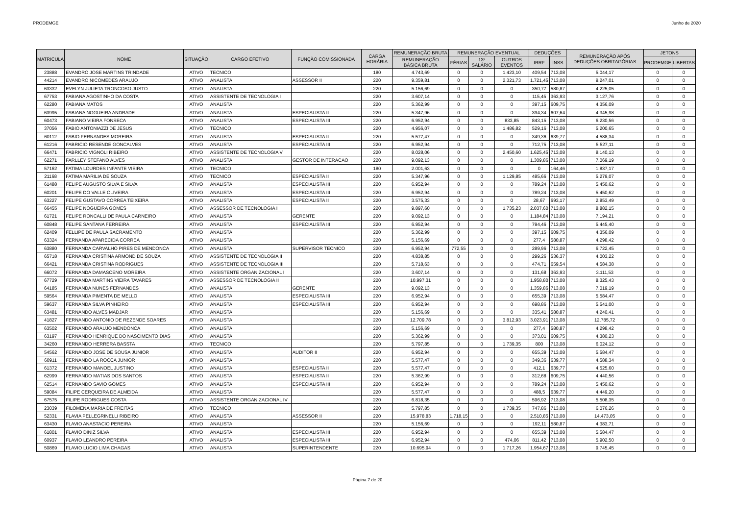PRODEMGE Junho de 2020
| MATRICULA | NOME | SITUAÇÃO | CARGO EFETIVO | FUNÇÃO COMISSIONADA | CARGA HORÁRIA | REMUNERAÇÃO BRUTA | REMUNERAÇÃO EVENTUAL | | | DEDUÇÕES | | REMUNERAÇÃO APÓS DEDUÇÕES OBRITAGÓRIAS | JETONS | |
| --- | --- | --- | --- | --- | --- | --- | --- | --- | --- | --- | --- | --- | --- | --- |
| | | | | | | REMUNERAÇÃO BÁSICA BRUTA | FÉRIAS | 13º SALÁRIO | OUTROS EVENTOS | IRRF | INSS | | PRODEMGE | LIBERTAS |
| 23888 | EVANDRO JOSE MARTINS TRINDADE | ATIVO | TECNICO | | 180 | 4.743,69 | 0 | 0 | 1.423,10 | 409,54 | 713,08 | 5.044,17 | 0 | 0 |
| 44214 | EVANDRO NICOMEDES ARAUJO | ATIVO | ANALISTA | ASSESSOR II | 220 | 9.359,81 | 0 | 0 | 2.321,73 | 1.721,45 | 713,08 | 9.247,01 | 0 | 0 |
| 63332 | EVELYN JULIETA TRONCOSO JUSTO | ATIVO | ANALISTA | | 220 | 5.156,69 | 0 | 0 | 0 | 350,77 | 580,87 | 4.225,05 | 0 | 0 |
| 67753 | FABIANA AGOSTINHO DA COSTA | ATIVO | ASSISTENTE DE TECNOLOGIA I | | 220 | 3.607,14 | 0 | 0 | 0 | 115,45 | 363,93 | 3.127,76 | 0 | 0 |
| 62280 | FABIANA MATOS | ATIVO | ANALISTA | | 220 | 5.362,99 | 0 | 0 | 0 | 397,15 | 609,75 | 4.356,09 | 0 | 0 |
| 63995 | FABIANA NOGUEIRA ANDRADE | ATIVO | ANALISTA | ESPECIALISTA II | 220 | 5.347,96 | 0 | 0 | 0 | 394,34 | 607,64 | 4.345,98 | 0 | 0 |
| 60473 | FABIANO VIEIRA FONSECA | ATIVO | ANALISTA | ESPECIALISTA III | 220 | 6.952,94 | 0 | 0 | 833,85 | 843,15 | 713,08 | 6.230,56 | 0 | 0 |
| 37056 | FABIO ANTONIAZZI DE JESUS | ATIVO | TECNICO | | 220 | 4.956,07 | 0 | 0 | 1.486,82 | 529,16 | 713,08 | 5.200,65 | 0 | 0 |
| 60112 | FABIO FERNANDES MOREIRA | ATIVO | ANALISTA | ESPECIALISTA II | 220 | 5.577,47 | 0 | 0 | 0 | 349,36 | 639,77 | 4.588,34 | 0 | 0 |
| 61216 | FABRICIO RESENDE GONCALVES | ATIVO | ANALISTA | ESPECIALISTA III | 220 | 6.952,94 | 0 | 0 | 0 | 712,75 | 713,08 | 5.527,11 | 0 | 0 |
| 66471 | FABRICIO VIGNOLI RIBEIRO | ATIVO | ASSISTENTE DE TECNOLOGIA V | | 220 | 8.028,06 | 0 | 0 | 2.450,60 | 1.625,45 | 713,08 | 8.140,13 | 0 | 0 |
| 62271 | FARLLEY STEFANO ALVES | ATIVO | ANALISTA | GESTOR DE INTERACAO | 220 | 9.092,13 | 0 | 0 | 0 | 1.309,86 | 713,08 | 7.069,19 | 0 | 0 |
| 57162 | FATIMA LOURDES INFANTE VIEIRA | ATIVO | TECNICO | | 180 | 2.001,63 | 0 | 0 | 0 | 0 | 164,46 | 1.837,17 | 0 | 0 |
| 21168 | FATIMA MARILIA DE SOUZA | ATIVO | TECNICO | ESPECIALISTA II | 220 | 5.347,96 | 0 | 0 | 1.129,85 | 485,66 | 713,08 | 5.279,07 | 0 | 0 |
| 61488 | FELIPE AUGUSTO SILVA E SILVA | ATIVO | ANALISTA | ESPECIALISTA III | 220 | 6.952,94 | 0 | 0 | 0 | 789,24 | 713,08 | 5.450,62 | 0 | 0 |
| 60201 | FELIPE DO VALLE OLIVEIRA | ATIVO | ANALISTA | ESPECIALISTA III | 220 | 6.952,94 | 0 | 0 | 0 | 789,24 | 713,08 | 5.450,62 | 0 | 0 |
| 63227 | FELIPE GUSTAVO CORREA TEIXEIRA | ATIVO | ANALISTA | ESPECIALISTA II | 220 | 3.575,33 | 0 | 0 | 0 | 28,67 | 693,17 | 2.853,49 | 0 | 0 |
| 66455 | FELIPE NOGUEIRA GOMES | ATIVO | ASSESSOR DE TECNOLOGIA I | | 220 | 9.897,60 | 0 | 0 | 1.735,23 | 2.037,60 | 713,08 | 8.882,15 | 0 | 0 |
| 61721 | FELIPE RONCALLI DE PAULA CARNEIRO | ATIVO | ANALISTA | GERENTE | 220 | 9.092,13 | 0 | 0 | 0 | 1.184,84 | 713,08 | 7.194,21 | 0 | 0 |
| 60848 | FELIPE SANTANA FERREIRA | ATIVO | ANALISTA | ESPECIALISTA III | 220 | 6.952,94 | 0 | 0 | 0 | 794,46 | 713,08 | 5.445,40 | 0 | 0 |
| 62409 | FELLIPE DE PAULA SACRAMENTO | ATIVO | ANALISTA | | 220 | 5.362,99 | 0 | 0 | 0 | 397,15 | 609,75 | 4.356,09 | 0 | 0 |
| 63324 | FERNANDA APARECIDA CORREA | ATIVO | ANALISTA | | 220 | 5.156,69 | 0 | 0 | 0 | 277,4 | 580,87 | 4.298,42 | 0 | 0 |
| 63880 | FERNANDA CARVALHO PIRES DE MENDONCA | ATIVO | ANALISTA | SUPERVISOR TECNICO | 220 | 6.952,94 | 772,55 | 0 | 0 | 289,96 | 713,08 | 6.722,45 | 0 | 0 |
| 65718 | FERNANDA CRISTINA ARMOND DE SOUZA | ATIVO | ASSISTENTE DE TECNOLOGIA II | | 220 | 4.838,85 | 0 | 0 | 0 | 299,26 | 536,37 | 4.003,22 | 0 | 0 |
| 66421 | FERNANDA CRISTINA RODRIGUES | ATIVO | ASSISTENTE DE TECNOLOGIA III | | 220 | 5.718,63 | 0 | 0 | 0 | 474,71 | 659,54 | 4.584,38 | 0 | 0 |
| 66072 | FERNANDA DAMASCENO MOREIRA | ATIVO | ASSISTENTE ORGANIZACIONAL I | | 220 | 3.607,14 | 0 | 0 | 0 | 131,68 | 363,93 | 3.111,53 | 0 | 0 |
| 67729 | FERNANDA MARTINS VIEIRA TAVARES | ATIVO | ASSESSOR DE TECNOLOGIA II | | 220 | 10.997,31 | 0 | 0 | 0 | 1.958,80 | 713,08 | 8.325,43 | 0 | 0 |
| 64185 | FERNANDA NUNES FERNANDES | ATIVO | ANALISTA | GERENTE | 220 | 9.092,13 | 0 | 0 | 0 | 1.359,86 | 713,08 | 7.019,19 | 0 | 0 |
| 59564 | FERNANDA PIMENTA DE MELLO | ATIVO | ANALISTA | ESPECIALISTA III | 220 | 6.952,94 | 0 | 0 | 0 | 655,39 | 713,08 | 5.584,47 | 0 | 0 |
| 59637 | FERNANDA SILVA PINHEIRO | ATIVO | ANALISTA | ESPECIALISTA III | 220 | 6.952,94 | 0 | 0 | 0 | 698,86 | 713,08 | 5.541,00 | 0 | 0 |
| 63481 | FERNANDO ALVES MADJAR | ATIVO | ANALISTA | | 220 | 5.156,69 | 0 | 0 | 0 | 335,41 | 580,87 | 4.240,41 | 0 | 0 |
| 41827 | FERNANDO ANTONIO DE REZENDE SOARES | ATIVO | ANALISTA | | 220 | 12.709,78 | 0 | 0 | 3.812,93 | 3.023,91 | 713,08 | 12.785,72 | 0 | 0 |
| 63502 | FERNANDO ARAUJO MENDONCA | ATIVO | ANALISTA | | 220 | 5.156,69 | 0 | 0 | 0 | 277,4 | 580,87 | 4.298,42 | 0 | 0 |
| 63197 | FERNANDO HENRIQUE DO NASCIMENTO DIAS | ATIVO | ANALISTA | | 220 | 5.362,99 | 0 | 0 | 0 | 373,01 | 609,75 | 4.380,23 | 0 | 0 |
| 34260 | FERNANDO HERRERA BASSTA | ATIVO | TECNICO | | 220 | 5.797,85 | 0 | 0 | 1.739,35 | 800 | 713,08 | 6.024,12 | 0 | 0 |
| 54562 | FERNANDO JOSE DE SOUSA JUNIOR | ATIVO | ANALISTA | AUDITOR II | 220 | 6.952,94 | 0 | 0 | 0 | 655,39 | 713,08 | 5.584,47 | 0 | 0 |
| 60911 | FERNANDO LA ROCCA JUNIOR | ATIVO | ANALISTA | | 220 | 5.577,47 | 0 | 0 | 0 | 349,36 | 639,77 | 4.588,34 | 0 | 0 |
| 61372 | FERNANDO MANOEL JUSTINO | ATIVO | ANALISTA | ESPECIALISTA II | 220 | 5.577,47 | 0 | 0 | 0 | 412,1 | 639,77 | 4.525,60 | 0 | 0 |
| 62999 | FERNANDO MATIAS DOS SANTOS | ATIVO | ANALISTA | ESPECIALISTA II | 220 | 5.362,99 | 0 | 0 | 0 | 312,68 | 609,75 | 4.440,56 | 0 | 0 |
| 62514 | FERNANDO SAVIO GOMES | ATIVO | ANALISTA | ESPECIALISTA III | 220 | 6.952,94 | 0 | 0 | 0 | 789,24 | 713,08 | 5.450,62 | 0 | 0 |
| 59084 | FILIPE CERQUEIRA DE ALMEIDA | ATIVO | ANALISTA | | 220 | 5.577,47 | 0 | 0 | 0 | 488,5 | 639,77 | 4.449,20 | 0 | 0 |
| 67575 | FILIPE RODRIGUES COSTA | ATIVO | ASSISTENTE ORGANIZACIONAL IV | | 220 | 6.818,35 | 0 | 0 | 0 | 596,92 | 713,08 | 5.508,35 | 0 | 0 |
| 23039 | FILOMENA MARIA DE FREITAS | ATIVO | TECNICO | | 220 | 5.797,85 | 0 | 0 | 1.739,35 | 747,86 | 713,08 | 6.076,26 | 0 | 0 |
| 52331 | FLAVIA PELLEGRINELLI RIBEIRO | ATIVO | ANALISTA | ASSESSOR II | 220 | 15.978,83 | 1.718,15 | 0 | 0 | 2.510,85 | 713,08 | 14.473,05 | 0 | 0 |
| 63430 | FLAVIO ANASTACIO PEREIRA | ATIVO | ANALISTA | | 220 | 5.156,69 | 0 | 0 | 0 | 192,11 | 580,87 | 4.383,71 | 0 | 0 |
| 61801 | FLAVIO DINIZ SILVA | ATIVO | ANALISTA | ESPECIALISTA III | 220 | 6.952,94 | 0 | 0 | 0 | 655,39 | 713,08 | 5.584,47 | 0 | 0 |
| 60937 | FLAVIO LEANDRO PEREIRA | ATIVO | ANALISTA | ESPECIALISTA III | 220 | 6.952,94 | 0 | 0 | 474,06 | 811,42 | 713,08 | 5.902,50 | 0 | 0 |
| 50869 | FLAVIO LUCIO LIMA CHAGAS | ATIVO | ANALISTA | SUPERINTENDENTE | 220 | 10.695,94 | 0 | 0 | 1.717,26 | 1.954,67 | 713,08 | 9.745,45 | 0 | 0 |
Página 7 de 20